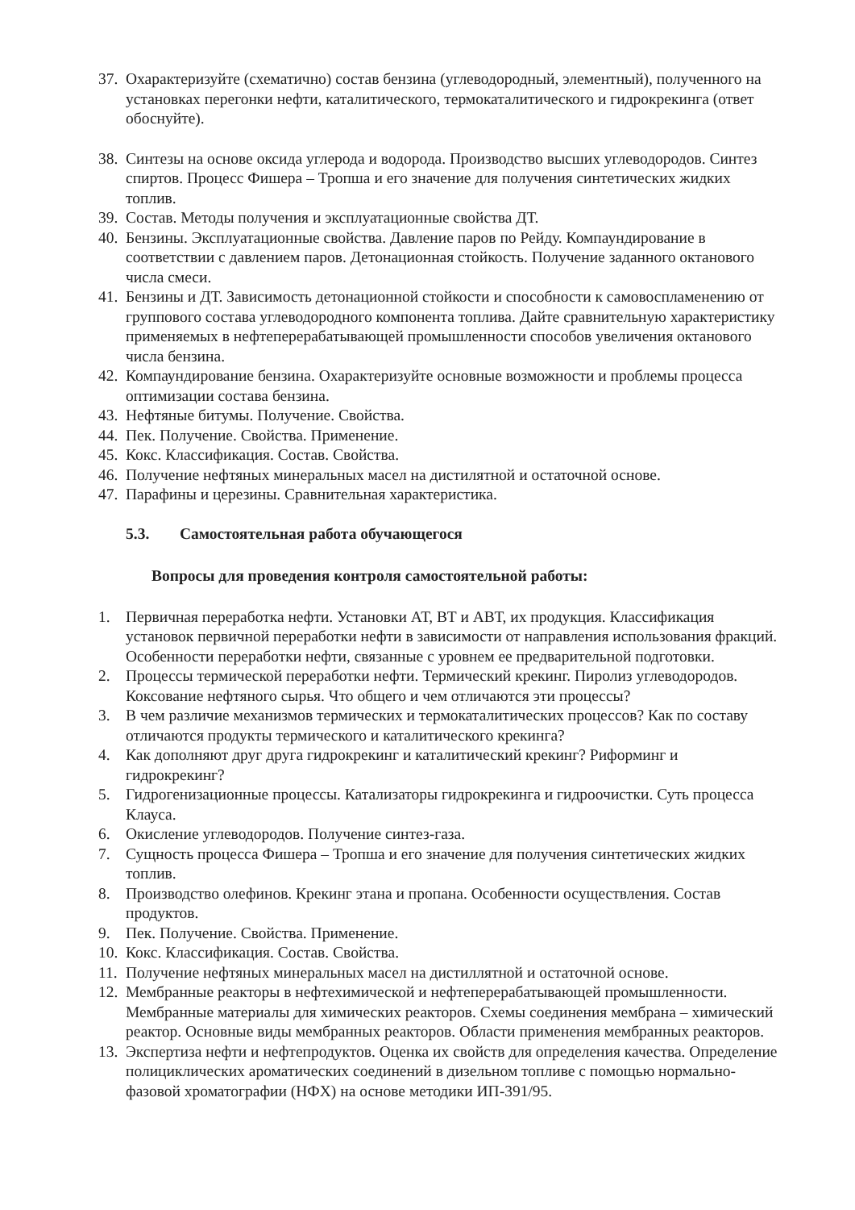37.
Охарактеризуйте (схематично) состав бензина (углеводородный, элементный), полученного на установках перегонки нефти, каталитического, термокаталитического и гидрокрекинга (ответ обоснуйте).
38.
Синтезы на основе оксида углерода и водорода. Производство высших углеводородов. Синтез спиртов. Процесс Фишера – Тропша и его значение для получения синтетических жидких топлив.
39.
Состав. Методы получения и эксплуатационные свойства ДТ.
40.
Бензины. Эксплуатационные свойства. Давление паров по Рейду. Компаундирование в соответствии с давлением паров. Детонационная стойкость. Получение заданного октанового числа смеси.
41.
Бензины и ДТ. Зависимость детонационной стойкости и способности к самовоспламенению от группового состава углеводородного компонента топлива. Дайте сравнительную характеристику применяемых в нефтеперерабатывающей промышленности способов увеличения октанового числа бензина.
42.
Компаундирование бензина. Охарактеризуйте основные возможности и проблемы процесса оптимизации состава бензина.
43.
Нефтяные битумы. Получение. Свойства.
44.
Пек. Получение. Свойства. Применение.
45.
Кокс. Классификация. Состав. Свойства.
46.
Получение нефтяных минеральных масел на дистилятной и остаточной основе.
47.
Парафины и церезины. Сравнительная характеристика.
5.3. Самостоятельная работа обучающегося
Вопросы для проведения контроля самостоятельной работы:
1. Первичная переработка нефти. Установки АТ, ВТ и АВТ, их продукция. Классификация установок первичной переработки нефти в зависимости от направления использования фракций. Особенности переработки нефти, связанные с уровнем ее предварительной подготовки.
2. Процессы термической переработки нефти. Термический крекинг. Пиролиз углеводородов. Коксование нефтяного сырья. Что общего и чем отличаются эти процессы?
3. В чем различие механизмов термических и термокаталитических процессов? Как по составу отличаются продукты термического и каталитического крекинга?
4. Как дополняют друг друга гидрокрекинг и каталитический крекинг? Риформинг и гидрокрекинг?
5. Гидрогенизационные процессы. Катализаторы гидрокрекинга и гидроочистки. Суть процесса Клауса.
6. Окисление углеводородов. Получение синтез-газа.
7. Сущность процесса Фишера – Тропша и его значение для получения синтетических жидких топлив.
8. Производство олефинов. Крекинг этана и пропана. Особенности осуществления. Состав продуктов.
9. Пек. Получение. Свойства. Применение.
10.
Кокс. Классификация. Состав. Свойства.
11.
Получение нефтяных минеральных масел на дистиллятной и остаточной основе.
12.
Мембранные реакторы в нефтехимической и нефтеперерабатывающей промышленности. Мембранные материалы для химических реакторов. Схемы соединения мембрана – химический реактор. Основные виды мембранных реакторов. Области применения мембранных реакторов.
13.
Экспертиза нефти и нефтепродуктов. Оценка их свойств для определения качества. Определение полициклических ароматических соединений в дизельном топливе с помощью нормально-фазовой хроматографии (НФХ) на основе методики ИП-391/95.